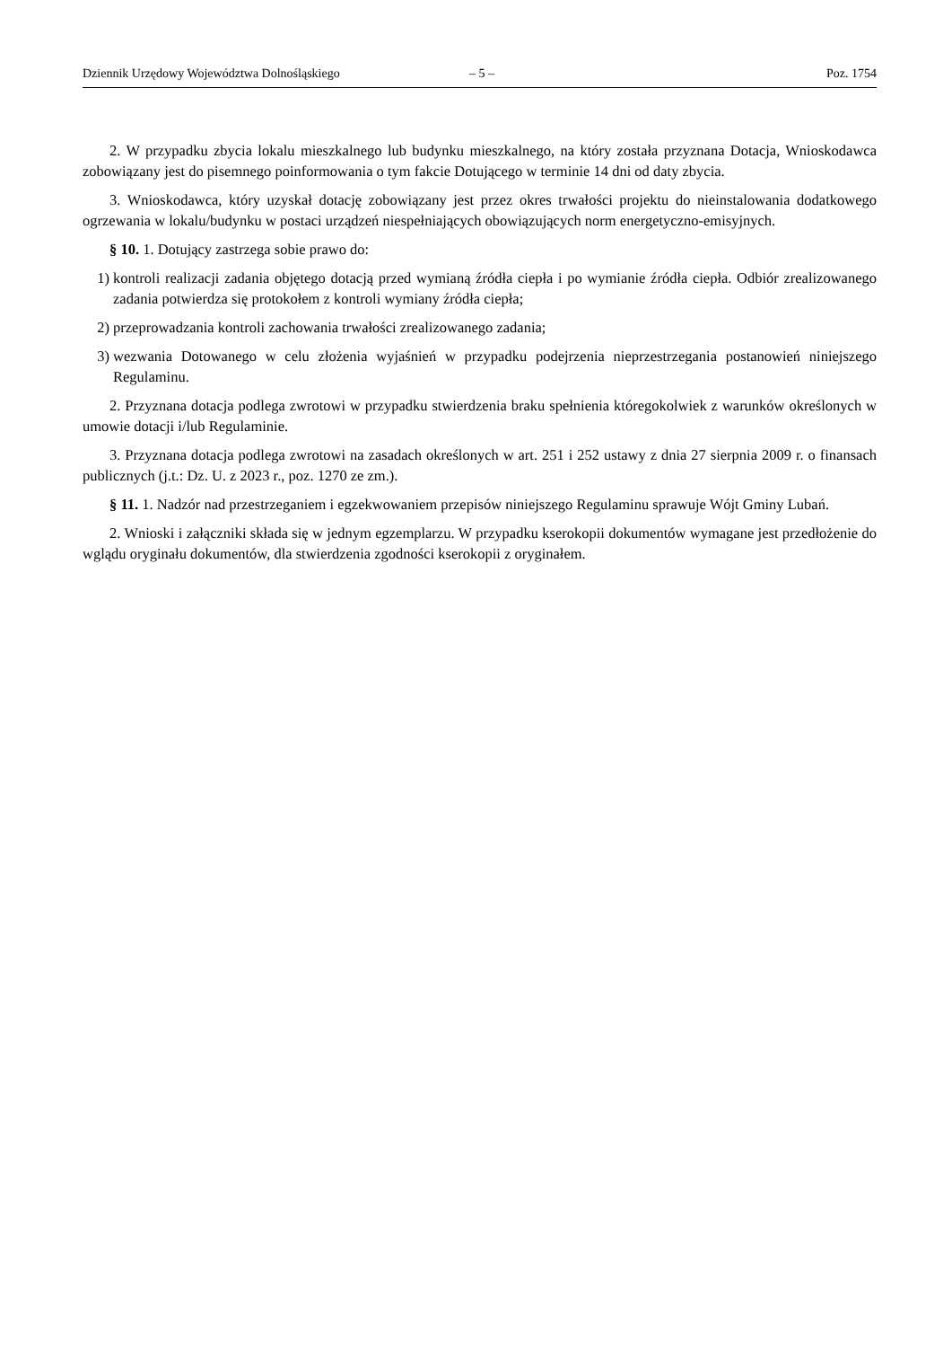Dziennik Urzędowy Województwa Dolnośląskiego – 5 – Poz. 1754
2. W przypadku zbycia lokalu mieszkalnego lub budynku mieszkalnego, na który została przyznana Dotacja, Wnioskodawca zobowiązany jest do pisemnego poinformowania o tym fakcie Dotującego w terminie 14 dni od daty zbycia.
3. Wnioskodawca, który uzyskał dotację zobowiązany jest przez okres trwałości projektu do nieinstalowania dodatkowego ogrzewania w lokalu/budynku w postaci urządzeń niespełniających obowiązujących norm energetyczno-emisyjnych.
§ 10. 1. Dotujący zastrzega sobie prawo do:
1) kontroli realizacji zadania objętego dotacją przed wymianą źródła ciepła i po wymianie źródła ciepła. Odbiór zrealizowanego zadania potwierdza się protokołem z kontroli wymiany źródła ciepła;
2) przeprowadzania kontroli zachowania trwałości zrealizowanego zadania;
3) wezwania Dotowanego w celu złożenia wyjaśnień w przypadku podejrzenia nieprzestrzegania postanowień niniejszego Regulaminu.
2. Przyznana dotacja podlega zwrotowi w przypadku stwierdzenia braku spełnienia któregokolwiek z warunków określonych w umowie dotacji i/lub Regulaminie.
3. Przyznana dotacja podlega zwrotowi na zasadach określonych w art. 251 i 252 ustawy z dnia 27 sierpnia 2009 r. o finansach publicznych (j.t.: Dz. U. z 2023 r., poz. 1270 ze zm.).
§ 11. 1. Nadzór nad przestrzeganiem i egzekwowaniem przepisów niniejszego Regulaminu sprawuje Wójt Gminy Lubań.
2. Wnioski i załączniki składa się w jednym egzemplarzu. W przypadku kserokopii dokumentów wymagane jest przedłożenie do wglądu oryginału dokumentów, dla stwierdzenia zgodności kserokopii z oryginałem.